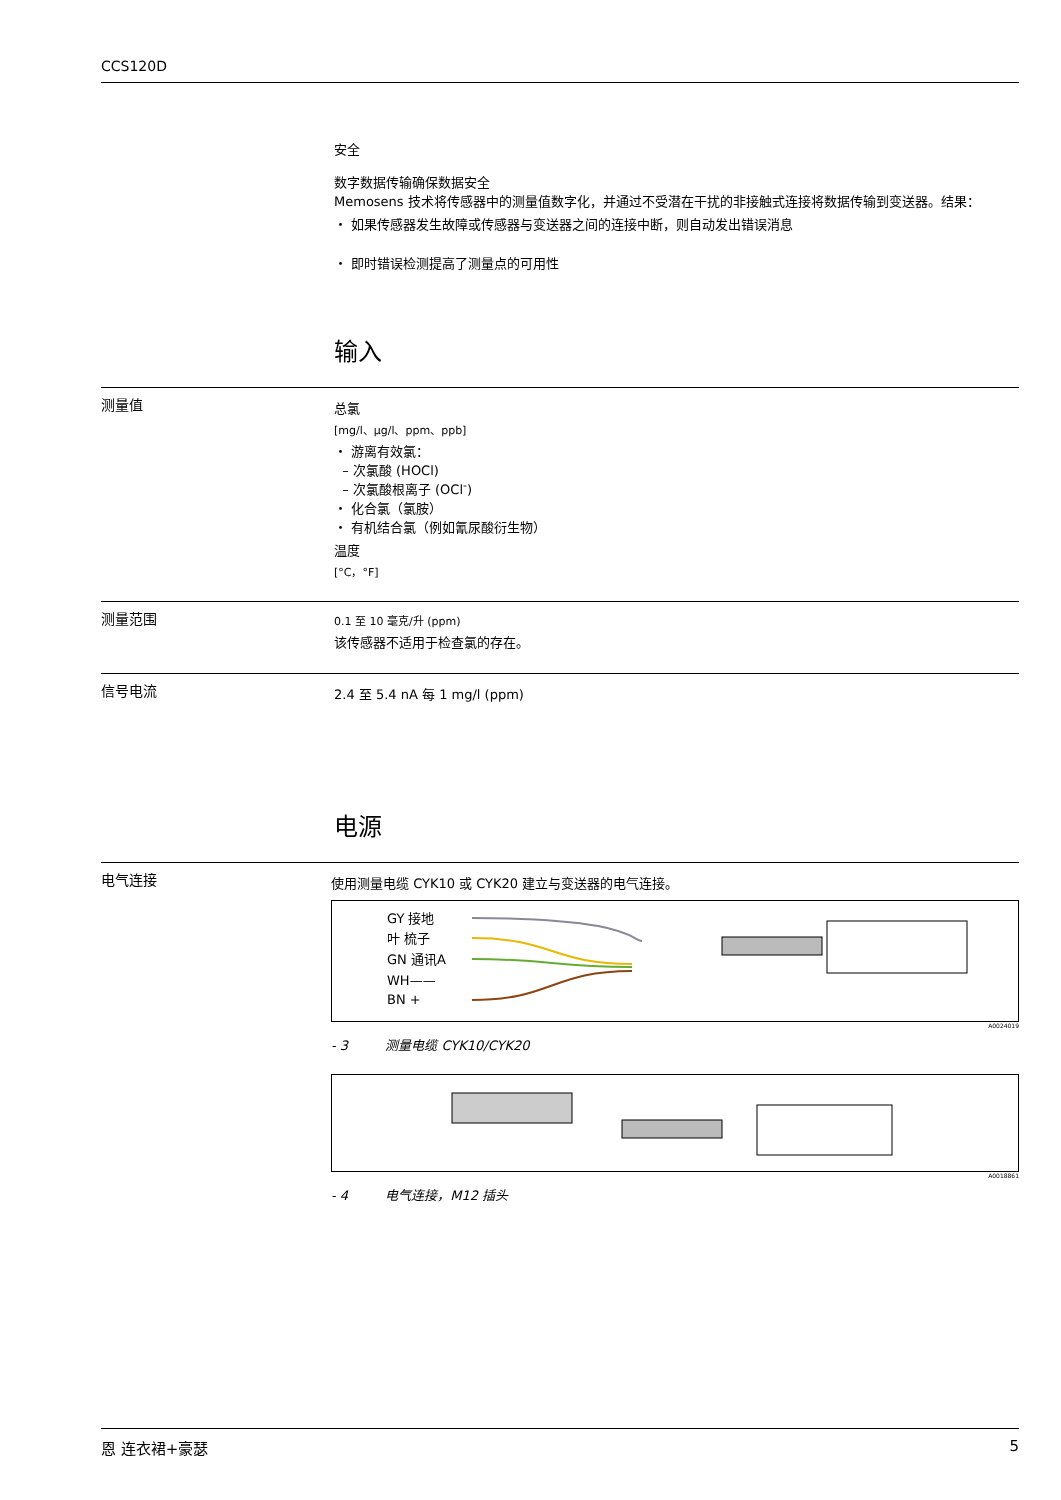CCS120D
安全
数字数据传输确保数据安全
Memosens 技术将传感器中的测量值数字化，并通过不受潜在干扰的非接触式连接将数据传输到变送器。结果：
・ 如果传感器发生故障或传感器与变送器之间的连接中断，则自动发出错误消息
・ 即时错误检测提高了测量点的可用性
输入
测量值
总氯
[mg/l、µg/l、ppm、ppb]
・ 游离有效氯：
– 次氯酸 (HOCl)
– 次氯酸根离子 (OCl<sup>-</sup>)
・ 化合氯（氯胺）
・ 有机结合氯（例如氰尿酸衍生物）
温度
[°C，°F]
测量范围
0.1 至 10 毫克/升 (ppm)
该传感器不适用于检查氯的存在。
信号电流
2.4 至 5.4 nA 每 1 mg/l (ppm)
电源
电气连接
使用测量电缆 CYK10 或 CYK20 建立与变送器的电气连接。
GY 接地
叶 梳子
GN 通讯A
WH——
BN +
A0024019
- 3 测量电缆 CYK10/CYK20
A0018861
- 4 电气连接，M12 插头
恩 连衣裙+豪瑟 5